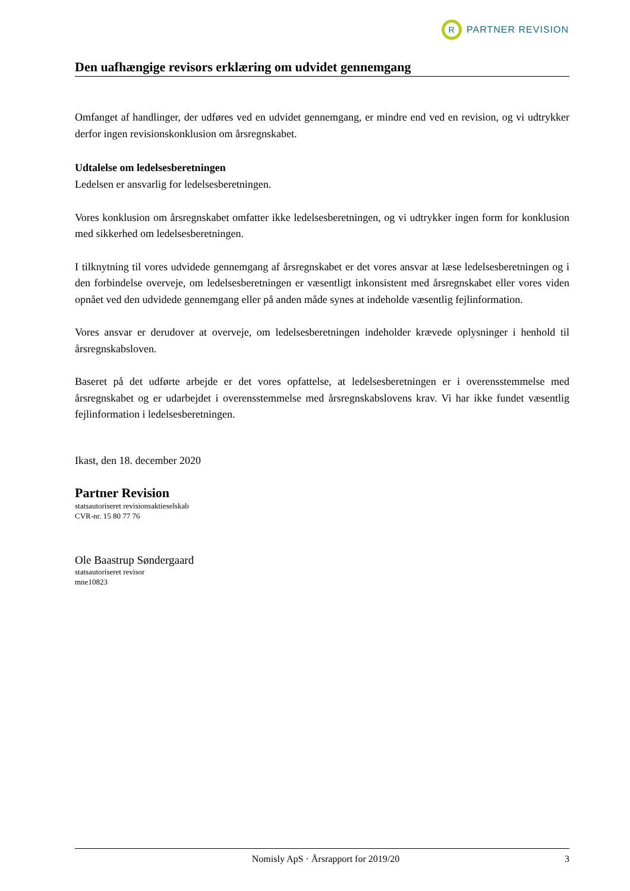R
PARTNER REVISION
Den uafhængige revisors erklæring om udvidet gennemgang
Omfanget af handlinger, der udføres ved en udvidet gennemgang, er mindre end ved en revision, og vi udtrykker derfor ingen revisionskonklusion om årsregnskabet.
Udtalelse om ledelsesberetningen
Ledelsen er ansvarlig for ledelsesberetningen.
Vores konklusion om årsregnskabet omfatter ikke ledelsesberetningen, og vi udtrykker ingen form for konklusion med sikkerhed om ledelsesberetningen.
I tilknytning til vores udvidede gennemgang af årsregnskabet er det vores ansvar at læse ledelsesberetningen og i den forbindelse overveje, om ledelsesberetningen er væsentligt inkonsistent med årsregnskabet eller vores viden opnået ved den udvidede gennemgang eller på anden måde synes at indeholde væsentlig fejlinformation.
Vores ansvar er derudover at overveje, om ledelsesberetningen indeholder krævede oplysninger i henhold til årsregnskabsloven.
Baseret på det udførte arbejde er det vores opfattelse, at ledelsesberetningen er i overensstemmelse med årsregnskabet og er udarbejdet i overensstemmelse med årsregnskabslovens krav. Vi har ikke fundet væsentlig fejlinformation i ledelsesberetningen.
Ikast, den 18. december 2020
Partner Revision
statsautoriseret revisionsaktieselskab
CVR-nr. 15 80 77 76
Ole Baastrup Søndergaard
statsautoriseret revisor
mne10823
Nomisly ApS · Årsrapport for 2019/20 3